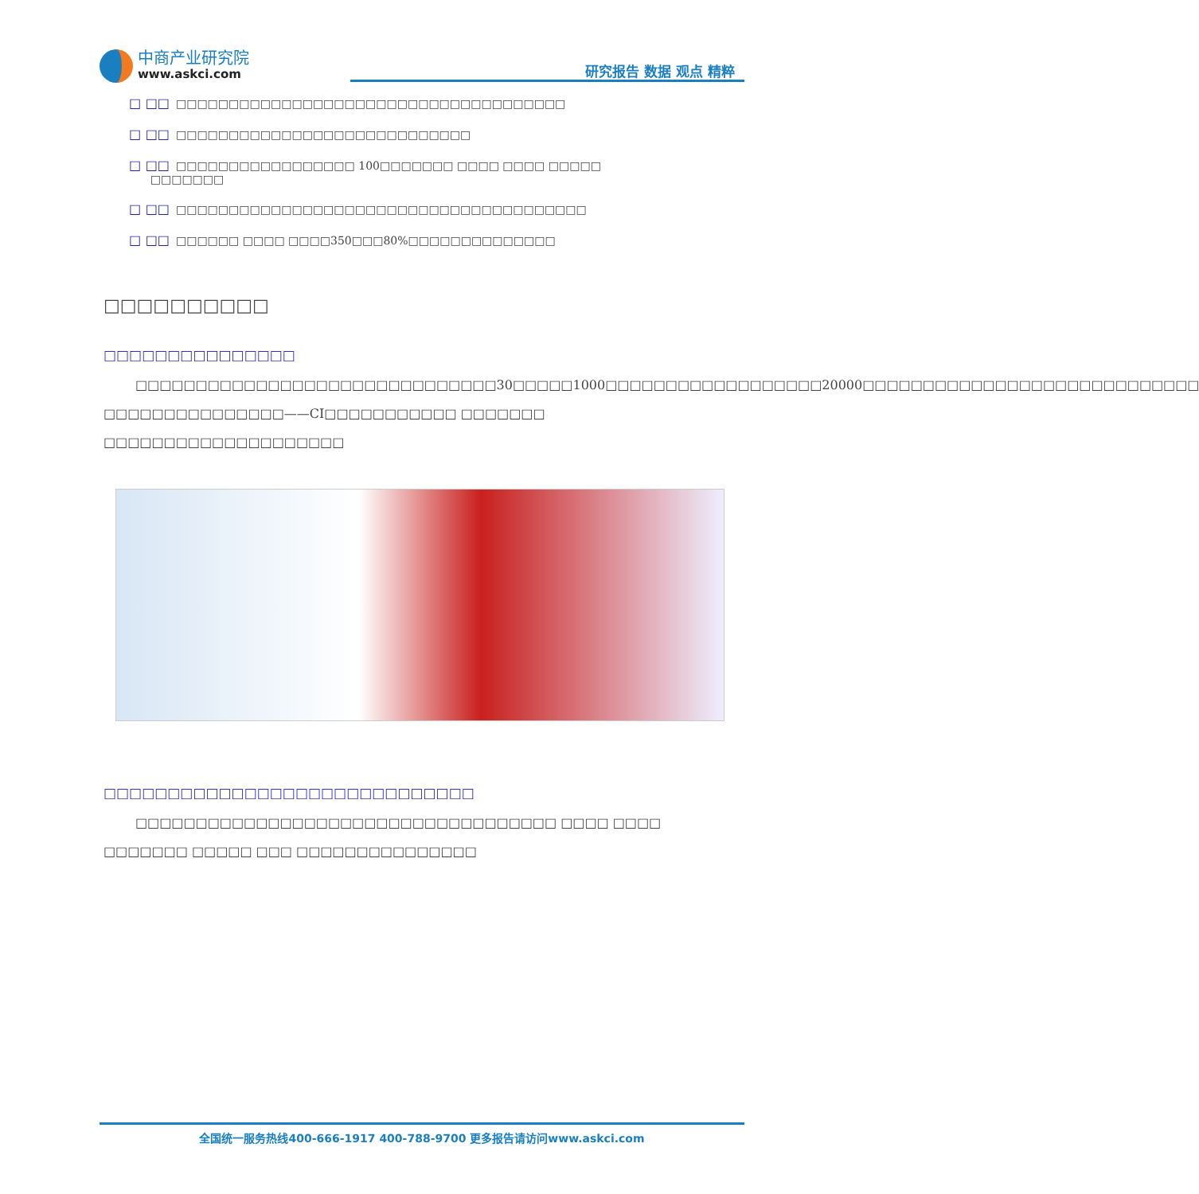中商产业研究院
www.askci.com
研究报告 数据 观点 精粹
□ □□ □□□□□□□□□□□□□□□□□□□□□□□□□□□□□□□□□□□□□
□ □□ □□□□□□□□□□□□□□□□□□□□□□□□□□□□
□ □□ □□□□□□□□□□□□□□□□□ 100□□□□□□□ □□□□ □□□□ □□□□□
□□□□□□□
□ □□ □□□□□□□□□□□□□□□□□□□□□□□□□□□□□□□□□□□□□□□
□ □□ □□□□□□ □□□□ □□□□350□□□80%□□□□□□□□□□□□□□
□□□□□□□□□□
□□□□□□□□□□□□□□□
□□□□□□□□□□□□□□□□□□□□□□□□□□□□□□30□□□□□1000□□□□□□□□□□□□□□□□□□20000□□□□□□□□□□□□□□□□□□□□□□□□□□□□ □□□□□□□□□□□□□□□——CI□□□□□□□□□□□ □□□□□□□ □□□□□□□□□□□□□□□□□□□□
□□□□□□□□□□□□□□□□□□□□□□□□□□□□□
□□□□□□□□□□□□□□□□□□□□□□□□□□□□□□□□□□□ □□□□ □□□□ □□□□□□□ □□□□□ □□□ □□□□□□□□□□□□□□□
全国统一服务热线400-666-1917 400-788-9700 更多报告请访问www.askci.com